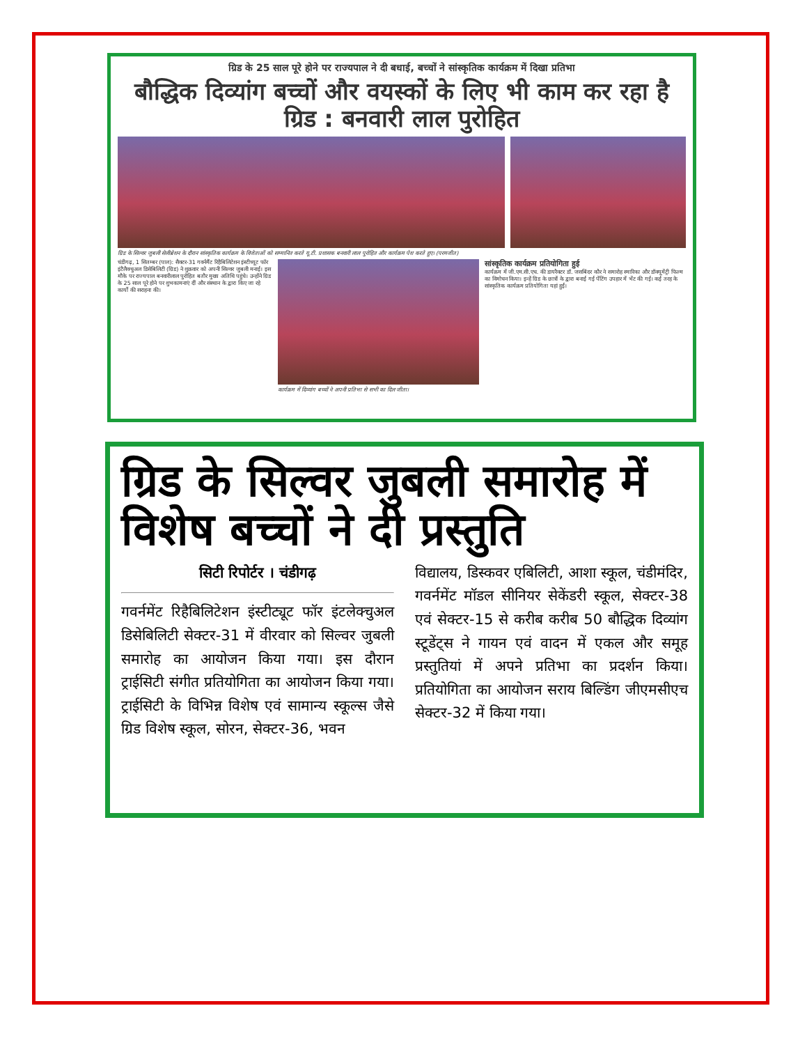ग्रिड के 25 साल पूरे होने पर राज्यपाल ने दी बधाई, बच्चों ने सांस्कृतिक कार्यक्रम में दिखा प्रतिभा
बौद्धिक दिव्यांग बच्चों और वयस्कों के लिए भी काम कर रहा है ग्रिड : बनवारी लाल पुरोहित
ग्रिड के सिल्वर जुबली सेलीब्रेशन के दौरान सांस्कृतिक कार्यक्रम के विजेताओं को सम्मानित करते यू.टी. प्रशासक बनवारी लाल पुरोहित और कार्यक्रम पेश करते हुए। (परमजीत)
चंडीगढ़, 1 सितम्बर (पाल): सैक्टर-31 गवर्नमैंट रिहैबिलिटेशन इंस्टीच्यूट फॉर इंटैलैक्चुअल डिसेबिलिटी (ग्रिड) ने शुक्रवार को अपनी सिल्वर जुबली मनाई। इस मौके पर राज्यपाल बनवारीलाल पुरोहित बतौर मुख्य अतिथि पहुंचे। उन्होंने ग्रिड के 25 साल पूरे होने पर शुभकामनाएं दीं और संस्थान के द्वारा किए जा रहे कार्यों की सराहना की।
कार्यक्रम में दिव्यांग बच्चों ने अपनी प्रतिभा से सभी का दिल जीता।
सांस्कृतिक कार्यक्रम प्रतियोगिता हुई
कार्यक्रम में जी.एम.सी.एच. की डायरैक्टर डॉ. जसबिंदर कौर ने समारोह स्मारिका और डॉक्यूमेंट्री फिल्म का विमोचन किया। इन्हें ग्रिड के छात्रों के द्वारा बनाई गई पेंटिंग उपहार में भेंट की गई। कई तरह के सांस्कृतिक कार्यक्रम प्रतियोगिता यहां हुईं।
ग्रिड के सिल्वर जुबली समारोह में विशेष बच्चों ने दी प्रस्तुति
सिटी रिपोर्टर । चंडीगढ़
गवर्नमेंट रिहैबिलिटेशन इंस्टीट्यूट फॉर इंटलेक्चुअल डिसेबिलिटी सेक्टर-31 में वीरवार को सिल्वर जुबली समारोह का आयोजन किया गया। इस दौरान ट्राईसिटी संगीत प्रतियोगिता का आयोजन किया गया। ट्राईसिटी के विभिन्न विशेष एवं सामान्य स्कूल्स जैसे ग्रिड विशेष स्कूल, सोरन, सेक्टर-36, भवन
विद्यालय, डिस्कवर एबिलिटी, आशा स्कूल, चंडीमंदिर, गवर्नमेंट मॉडल सीनियर सेकेंडरी स्कूल, सेक्टर-38 एवं सेक्टर-15 से करीब करीब 50 बौद्धिक दिव्यांग स्टूडेंट्स ने गायन एवं वादन में एकल और समूह प्रस्तुतियां में अपने प्रतिभा का प्रदर्शन किया। प्रतियोगिता का आयोजन सराय बिल्डिंग जीएमसीएच सेक्टर-32 में किया गया।